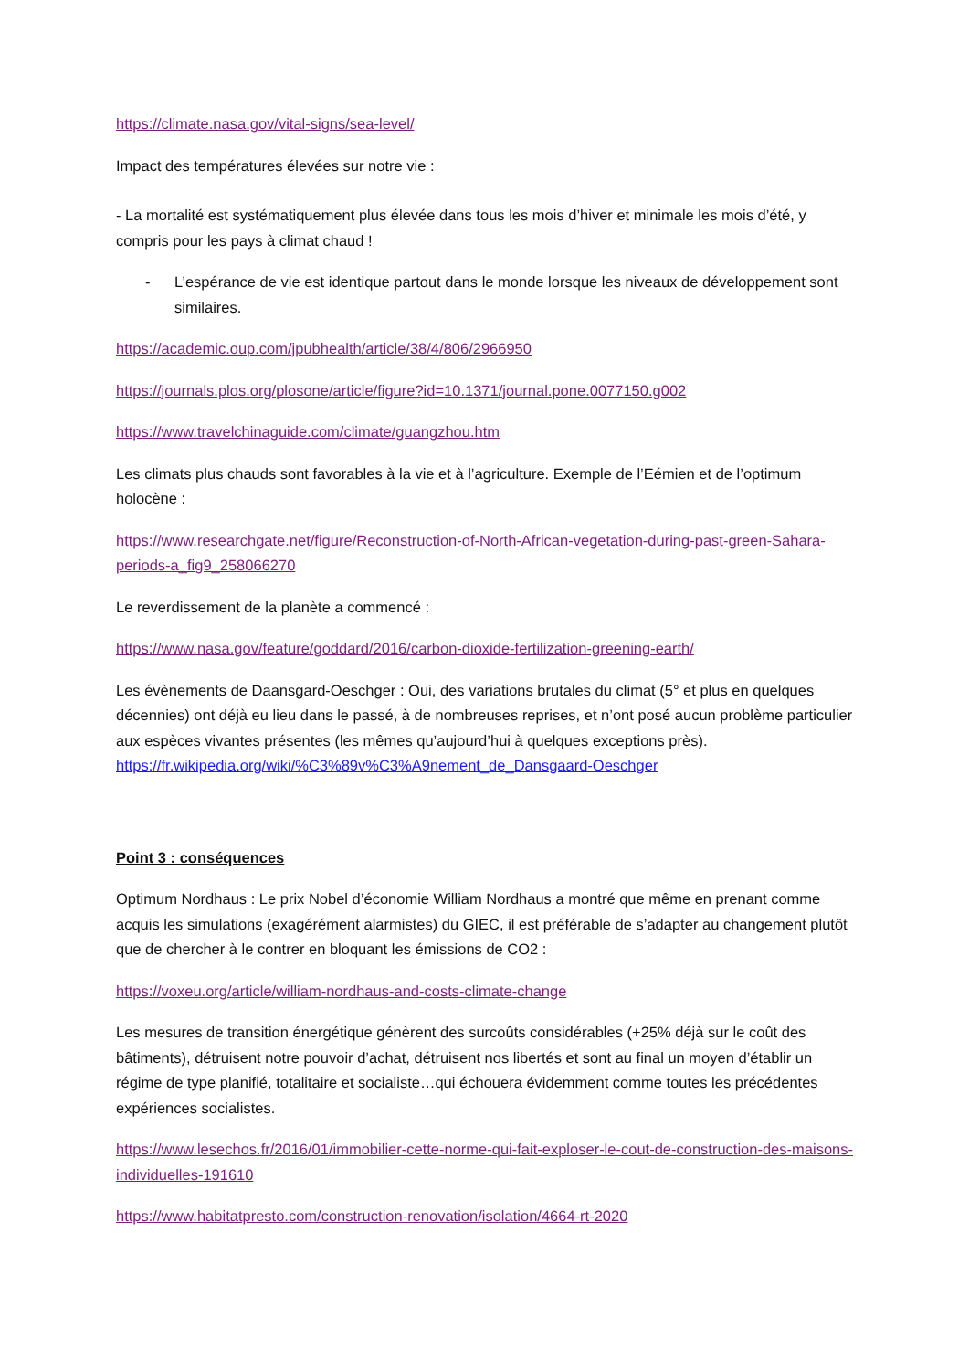https://climate.nasa.gov/vital-signs/sea-level/
Impact des températures élevées sur notre vie :
- La mortalité est systématiquement plus élevée dans tous les mois d’hiver et minimale les mois d’été, y compris pour les pays à climat chaud !
- L’espérance de vie est identique partout dans le monde lorsque les niveaux de développement sont similaires.
https://academic.oup.com/jpubhealth/article/38/4/806/2966950
https://journals.plos.org/plosone/article/figure?id=10.1371/journal.pone.0077150.g002
https://www.travelchinaguide.com/climate/guangzhou.htm
Les climats plus chauds sont favorables à la vie et à l’agriculture. Exemple de l’Eémien et de l’optimum holocène :
https://www.researchgate.net/figure/Reconstruction-of-North-African-vegetation-during-past-green-Sahara-periods-a_fig9_258066270
Le reverdissement de la planète a commencé :
https://www.nasa.gov/feature/goddard/2016/carbon-dioxide-fertilization-greening-earth/
Les évènements de Daansgard-Oeschger : Oui, des variations brutales du climat (5° et plus en quelques décennies) ont déjà eu lieu dans le passé, à de nombreuses reprises, et n’ont posé aucun problème particulier aux espèces vivantes présentes (les mêmes qu’aujourd’hui à quelques exceptions près).
https://fr.wikipedia.org/wiki/%C3%89v%C3%A9nement_de_Dansgaard-Oeschger
Point 3 : conséquences
Optimum Nordhaus : Le prix Nobel d’économie William Nordhaus a montré que même en prenant comme acquis les simulations (exagérément alarmistes) du GIEC, il est préférable de s’adapter au changement plutôt que de chercher à le contrer en bloquant les émissions de CO2 :
https://voxeu.org/article/william-nordhaus-and-costs-climate-change
Les mesures de transition énergétique génèrent des surcoûts considérables (+25% déjà sur le coût des bâtiments), détruisent notre pouvoir d’achat, détruisent nos libertés et sont au final un moyen d’établir un régime de type planifié, totalitaire et socialiste…qui échouera évidemment comme toutes les précédentes expériences socialistes.
https://www.lesechos.fr/2016/01/immobilier-cette-norme-qui-fait-exploser-le-cout-de-construction-des-maisons-individuelles-191610
https://www.habitatpresto.com/construction-renovation/isolation/4664-rt-2020